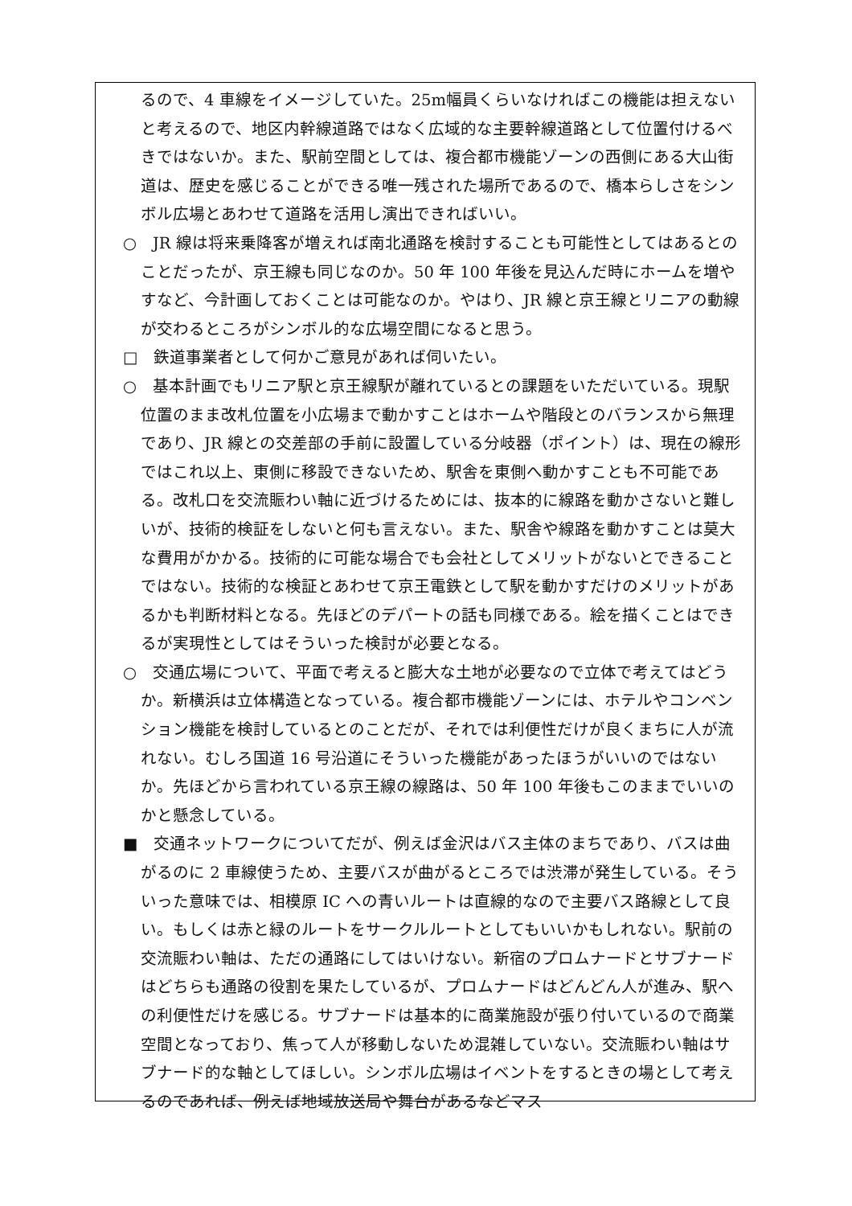るので、4 車線をイメージしていた。25m幅員くらいなければこの機能は担えないと考えるので、地区内幹線道路ではなく広域的な主要幹線道路として位置付けるべきではないか。また、駅前空間としては、複合都市機能ゾーンの西側にある大山街道は、歴史を感じることができる唯一残された場所であるので、橋本らしさをシンボル広場とあわせて道路を活用し演出できればいい。
○　JR 線は将来乗降客が増えれば南北通路を検討することも可能性としてはあるとのことだったが、京王線も同じなのか。50 年 100 年後を見込んだ時にホームを増やすなど、今計画しておくことは可能なのか。やはり、JR 線と京王線とリニアの動線が交わるところがシンボル的な広場空間になると思う。
□　鉄道事業者として何かご意見があれば伺いたい。
○　基本計画でもリニア駅と京王線駅が離れているとの課題をいただいている。現駅位置のまま改札位置を小広場まで動かすことはホームや階段とのバランスから無理であり、JR 線との交差部の手前に設置している分岐器（ポイント）は、現在の線形ではこれ以上、東側に移設できないため、駅舎を東側へ動かすことも不可能である。改札口を交流賑わい軸に近づけるためには、抜本的に線路を動かさないと難しいが、技術的検証をしないと何も言えない。また、駅舎や線路を動かすことは莫大な費用がかかる。技術的に可能な場合でも会社としてメリットがないとできることではない。技術的な検証とあわせて京王電鉄として駅を動かすだけのメリットがあるかも判断材料となる。先ほどのデパートの話も同様である。絵を描くことはできるが実現性としてはそういった検討が必要となる。
○　交通広場について、平面で考えると膨大な土地が必要なので立体で考えてはどうか。新横浜は立体構造となっている。複合都市機能ゾーンには、ホテルやコンベンション機能を検討しているとのことだが、それでは利便性だけが良くまちに人が流れない。むしろ国道 16 号沿道にそういった機能があったほうがいいのではないか。先ほどから言われている京王線の線路は、50 年 100 年後もこのままでいいのかと懸念している。
■　交通ネットワークについてだが、例えば金沢はバス主体のまちであり、バスは曲がるのに 2 車線使うため、主要バスが曲がるところでは渋滞が発生している。そういった意味では、相模原 IC への青いルートは直線的なので主要バス路線として良い。もしくは赤と緑のルートをサークルルートとしてもいいかもしれない。駅前の交流賑わい軸は、ただの通路にしてはいけない。新宿のプロムナードとサブナードはどちらも通路の役割を果たしているが、プロムナードはどんどん人が進み、駅への利便性だけを感じる。サブナードは基本的に商業施設が張り付いているので商業空間となっており、焦って人が移動しないため混雑していない。交流賑わい軸はサブナード的な軸としてほしい。シンボル広場はイベントをするときの場として考えるのであれば、例えば地域放送局や舞台があるなどマス